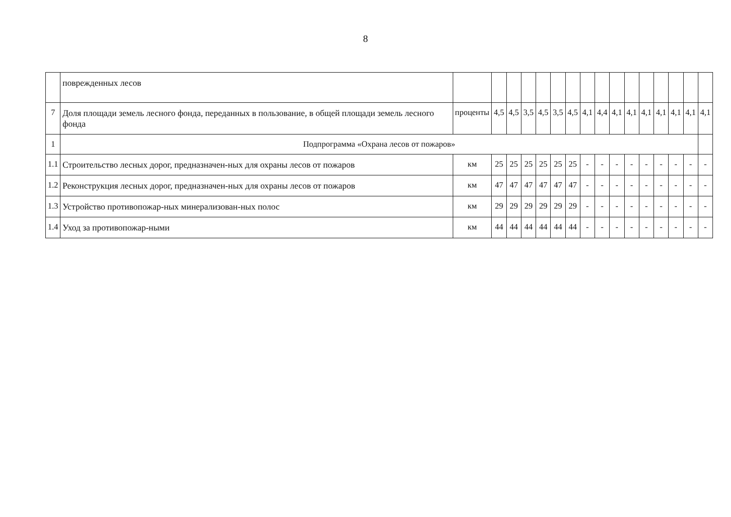8
| | поврежденных лесов | | | | | | | | | | | | | | | | |
| 7 | Доля площади земель лесного фонда, переданных в пользование, в общей площади земель лесного фонда | проценты | 4,5 | 4,5 | 3,5 | 4,5 | 3,5 | 4,5 | 4,1 | 4,4 | 4,1 | 4,1 | 4,1 | 4,1 | 4,1 | 4,1 | 4,1 |
| 1 | Подпрограмма «Охрана лесов от пожаров» | | | | | | | | | | | | | | | | |
| 1.1 | Строительство лесных дорог, предназначен-ных для охраны лесов от пожаров | км | 25 | 25 | 25 | 25 | 25 | 25 | - | - | - | - | - | - | - | - | - |
| 1.2 | Реконструкция лесных дорог, предназначен-ных для охраны лесов от пожаров | км | 47 | 47 | 47 | 47 | 47 | 47 | - | - | - | - | - | - | - | - | - |
| 1.3 | Устройство противопожар-ных минерализован-ных полос | км | 29 | 29 | 29 | 29 | 29 | 29 | - | - | - | - | - | - | - | - | - |
| 1.4 | Уход за противопожар-ными | км | 44 | 44 | 44 | 44 | 44 | 44 | - | - | - | - | - | - | - | - | - |